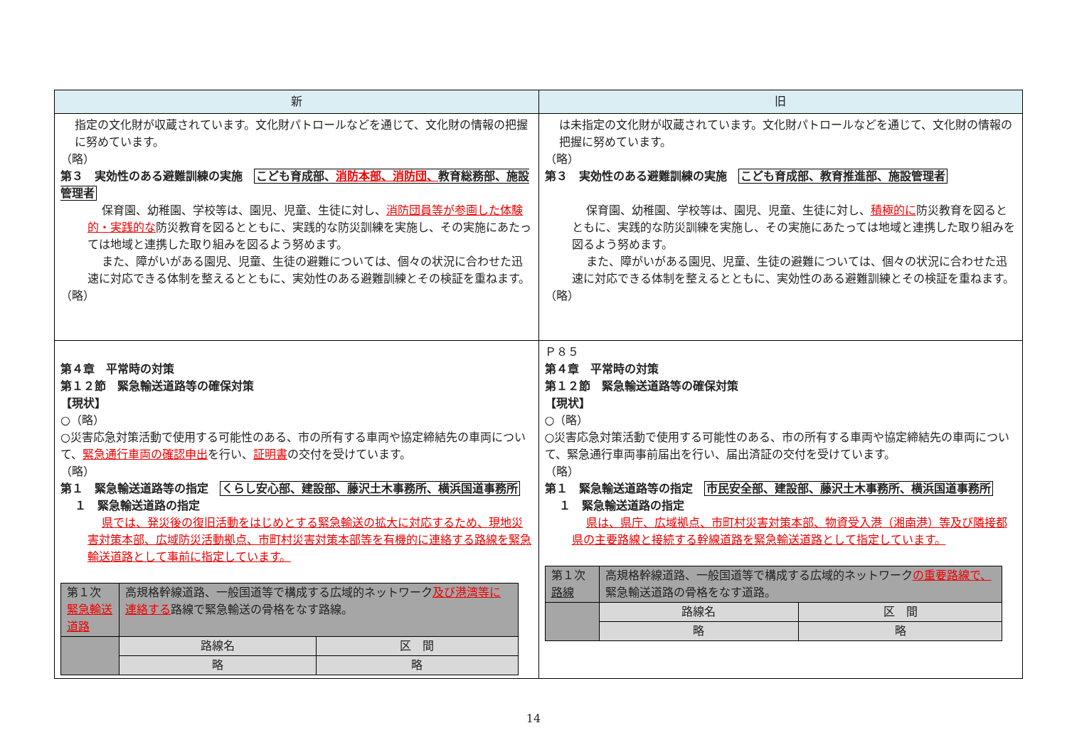| 新 | 旧 |
| --- | --- |
| 指定の文化財が収蔵されています。文化財パトロールなどを通じて、文化財の情報の把握に努めています。 （略） 第３ 実効性のある避難訓練の実施 こども育成部、 消防本部、消防団、 教育総務部、施設管理者 保育園、幼稚園、学校等は、園児、児童、生徒に対し、 消防団員等が参画した体験的・実践的な 防災教育を図るとともに、実践的な防災訓練を実施し、その実施にあたっては地域と連携した取り組みを図るよう努めます。 また、障がいがある園児、児童、生徒の避難については、個々の状況に合わせた迅速に対応できる体制を整えるとともに、実効性のある避難訓練とその検証を重ねます。 （略） | は未指定の文化財が収蔵されています。文化財パトロールなどを通じて、文化財の情報の把握に努めています。 （略） 第３ 実効性のある避難訓練の実施 こども育成部、教育推進部、施設管理者 保育園、幼稚園、学校等は、園児、児童、生徒に対し、 積極的に 防災教育を図るとともに、実践的な防災訓練を実施し、その実施にあたっては地域と連携した取り組みを図るよう努めます。 また、障がいがある園児、児童、生徒の避難については、個々の状況に合わせた迅速に対応できる体制を整えるとともに、実効性のある避難訓練とその検証を重ねます。 （略） |
| 第４章 平常時の対策 第１２節 緊急輸送道路等の確保対策 【現状】 ○（略） ○災害応急対策活動で使用する可能性のある、市の所有する車両や協定締結先の車両について、 緊急通行車両の確認申出 を行い、 証明書 の交付を受けています。 （略） 第１ 緊急輸送道路等の指定 くらし安心部、建設部、藤沢土木事務所、横浜国道事務所 １ 緊急輸送道路の指定 県では、発災後の復旧活動をはじめとする緊急輸送の拡大に対応するため、現地災害対策本部、広域防災活動拠点、市町村災害対策本部等を有機的に連絡する路線を緊急輸送道路として事前に指定しています。 / 第１次 緊急輸送道路 / 高規格幹線道路、一般国道等で構成する広域的ネットワーク 及び港湾等に連絡する 路線で緊急輸送の骨格をなす路線。 / / / / 路線名 / 区 間 / / / 略 / 略 / | Ｐ８５ 第４章 平常時の対策 第１２節 緊急輸送道路等の確保対策 【現状】 ○（略） ○災害応急対策活動で使用する可能性のある、市の所有する車両や協定締結先の車両について、緊急通行車両事前届出を行い、届出済証の交付を受けています。 （略） 第１ 緊急輸送道路等の指定 市民安全部、建設部、藤沢土木事務所、横浜国道事務所 １ 緊急輸送道路の指定 県は、県庁、広域拠点、市町村災害対策本部、物資受入港（湘南港）等及び隣接都県の主要路線と接続する幹線道路を緊急輸送道路として指定しています。 / 第１次 路線 / 高規格幹線道路、一般国道等で構成する広域的ネットワーク の重要路線で、 緊急輸送道路の骨格をなす道路。 / / / / 路線名 / 区 間 / / / 略 / 略 / |
14